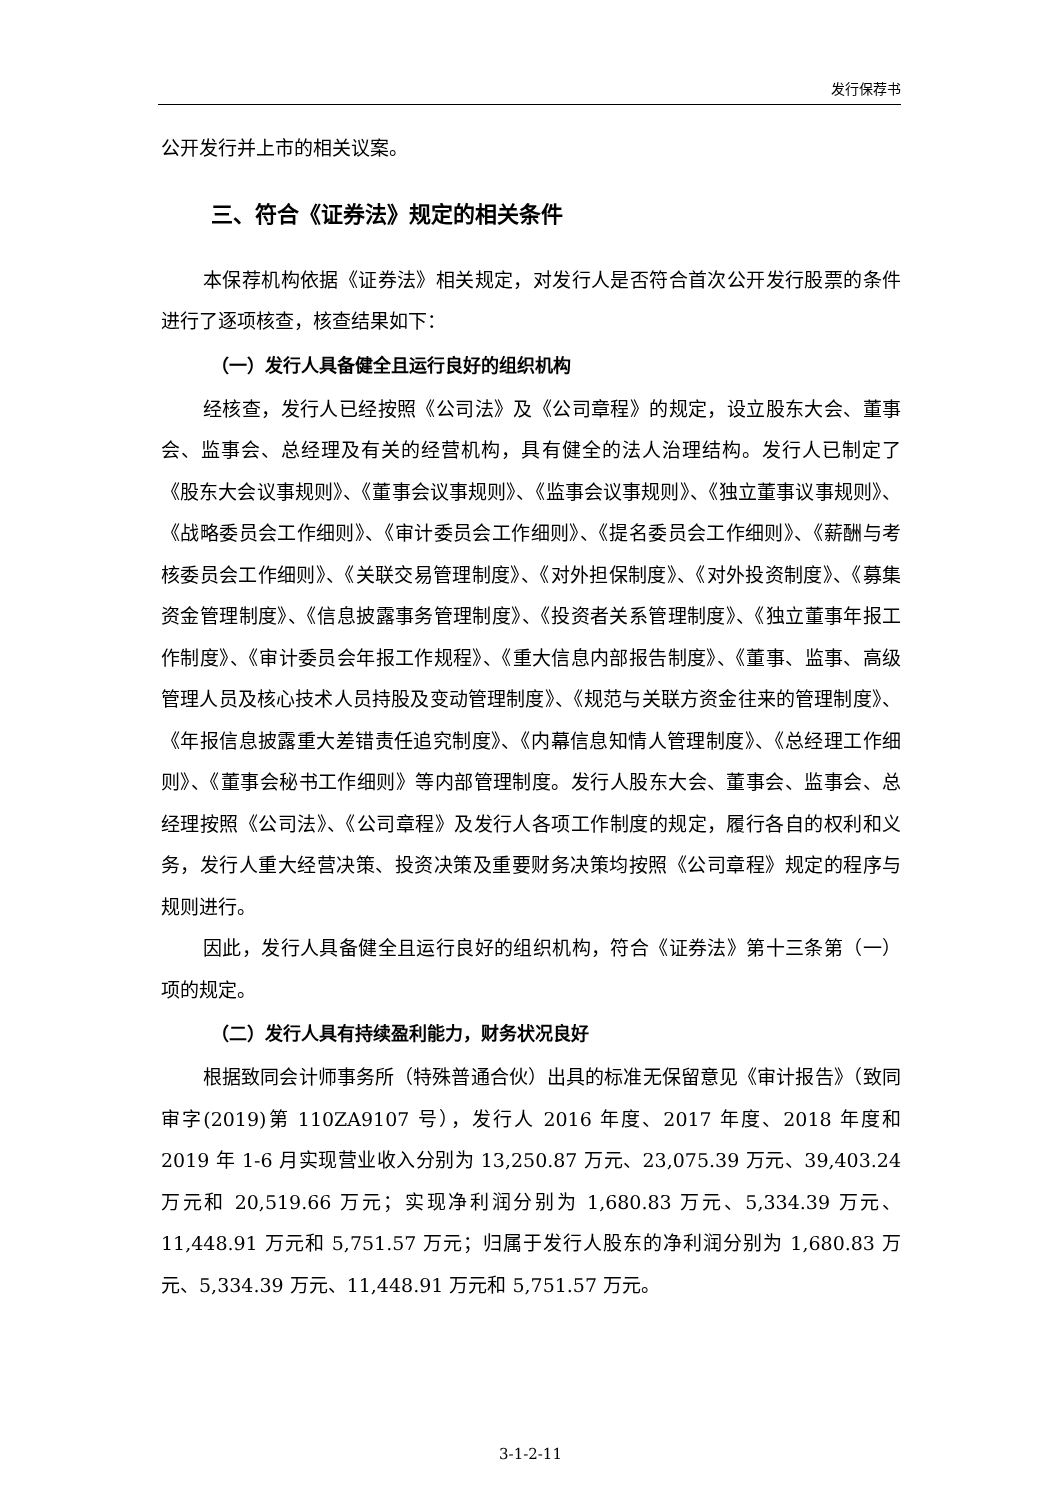发行保荐书
公开发行并上市的相关议案。
三、符合《证券法》规定的相关条件
本保荐机构依据《证券法》相关规定，对发行人是否符合首次公开发行股票的条件进行了逐项核查，核查结果如下：
（一）发行人具备健全且运行良好的组织机构
经核查，发行人已经按照《公司法》及《公司章程》的规定，设立股东大会、董事会、监事会、总经理及有关的经营机构，具有健全的法人治理结构。发行人已制定了《股东大会议事规则》、《董事会议事规则》、《监事会议事规则》、《独立董事议事规则》、《战略委员会工作细则》、《审计委员会工作细则》、《提名委员会工作细则》、《薪酬与考核委员会工作细则》、《关联交易管理制度》、《对外担保制度》、《对外投资制度》、《募集资金管理制度》、《信息披露事务管理制度》、《投资者关系管理制度》、《独立董事年报工作制度》、《审计委员会年报工作规程》、《重大信息内部报告制度》、《董事、监事、高级管理人员及核心技术人员持股及变动管理制度》、《规范与关联方资金往来的管理制度》、《年报信息披露重大差错责任追究制度》、《内幕信息知情人管理制度》、《总经理工作细则》、《董事会秘书工作细则》等内部管理制度。发行人股东大会、董事会、监事会、总经理按照《公司法》、《公司章程》及发行人各项工作制度的规定，履行各自的权利和义务，发行人重大经营决策、投资决策及重要财务决策均按照《公司章程》规定的程序与规则进行。
因此，发行人具备健全且运行良好的组织机构，符合《证券法》第十三条第（一）项的规定。
（二）发行人具有持续盈利能力，财务状况良好
根据致同会计师事务所（特殊普通合伙）出具的标准无保留意见《审计报告》（致同审字(2019)第 110ZA9107 号），发行人 2016 年度、2017 年度、2018 年度和 2019 年 1-6 月实现营业收入分别为 13,250.87 万元、23,075.39 万元、39,403.24 万元和 20,519.66 万元；实现净利润分别为 1,680.83 万元、5,334.39 万元、11,448.91 万元和 5,751.57 万元；归属于发行人股东的净利润分别为 1,680.83 万元、5,334.39 万元、11,448.91 万元和 5,751.57 万元。
3-1-2-11